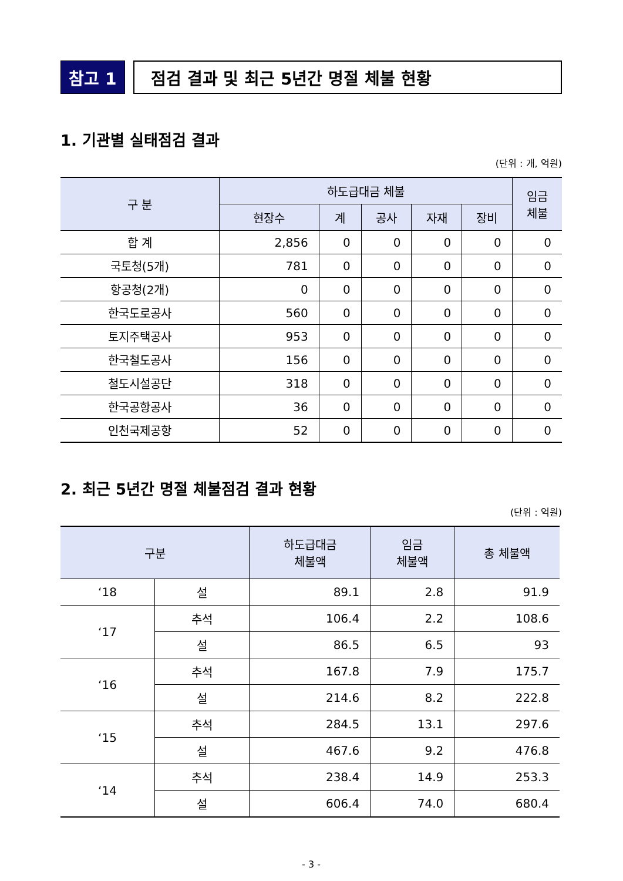참고 1 점검 결과 및 최근 5년간 명절 체불 현황
1. 기관별 실태점검 결과
(단위 : 개, 억원)
| 구 분 | 하도급대금 체불 | | | | | 임금 체불 |
| --- | --- | --- | --- | --- | --- | --- |
| | 현장수 | 계 | 공사 | 자재 | 장비 | |
| 합 계 | 2,856 | 0 | 0 | 0 | 0 | 0 |
| 국토청(5개) | 781 | 0 | 0 | 0 | 0 | 0 |
| 항공청(2개) | 0 | 0 | 0 | 0 | 0 | 0 |
| 한국도로공사 | 560 | 0 | 0 | 0 | 0 | 0 |
| 토지주택공사 | 953 | 0 | 0 | 0 | 0 | 0 |
| 한국철도공사 | 156 | 0 | 0 | 0 | 0 | 0 |
| 철도시설공단 | 318 | 0 | 0 | 0 | 0 | 0 |
| 한국공항공사 | 36 | 0 | 0 | 0 | 0 | 0 |
| 인천국제공항 | 52 | 0 | 0 | 0 | 0 | 0 |
2. 최근 5년간 명절 체불점검 결과 현황
(단위 : 억원)
| 구분 | | 하도급대금 체불액 | 임금 체불액 | 총 체불액 |
| --- | --- | --- | --- | --- |
| ‘18 | 설 | 89.1 | 2.8 | 91.9 |
| ‘17 | 추석 | 106.4 | 2.2 | 108.6 |
| | 설 | 86.5 | 6.5 | 93 |
| ‘16 | 추석 | 167.8 | 7.9 | 175.7 |
| | 설 | 214.6 | 8.2 | 222.8 |
| ‘15 | 추석 | 284.5 | 13.1 | 297.6 |
| | 설 | 467.6 | 9.2 | 476.8 |
| ‘14 | 추석 | 238.4 | 14.9 | 253.3 |
| | 설 | 606.4 | 74.0 | 680.4 |
- 3 -